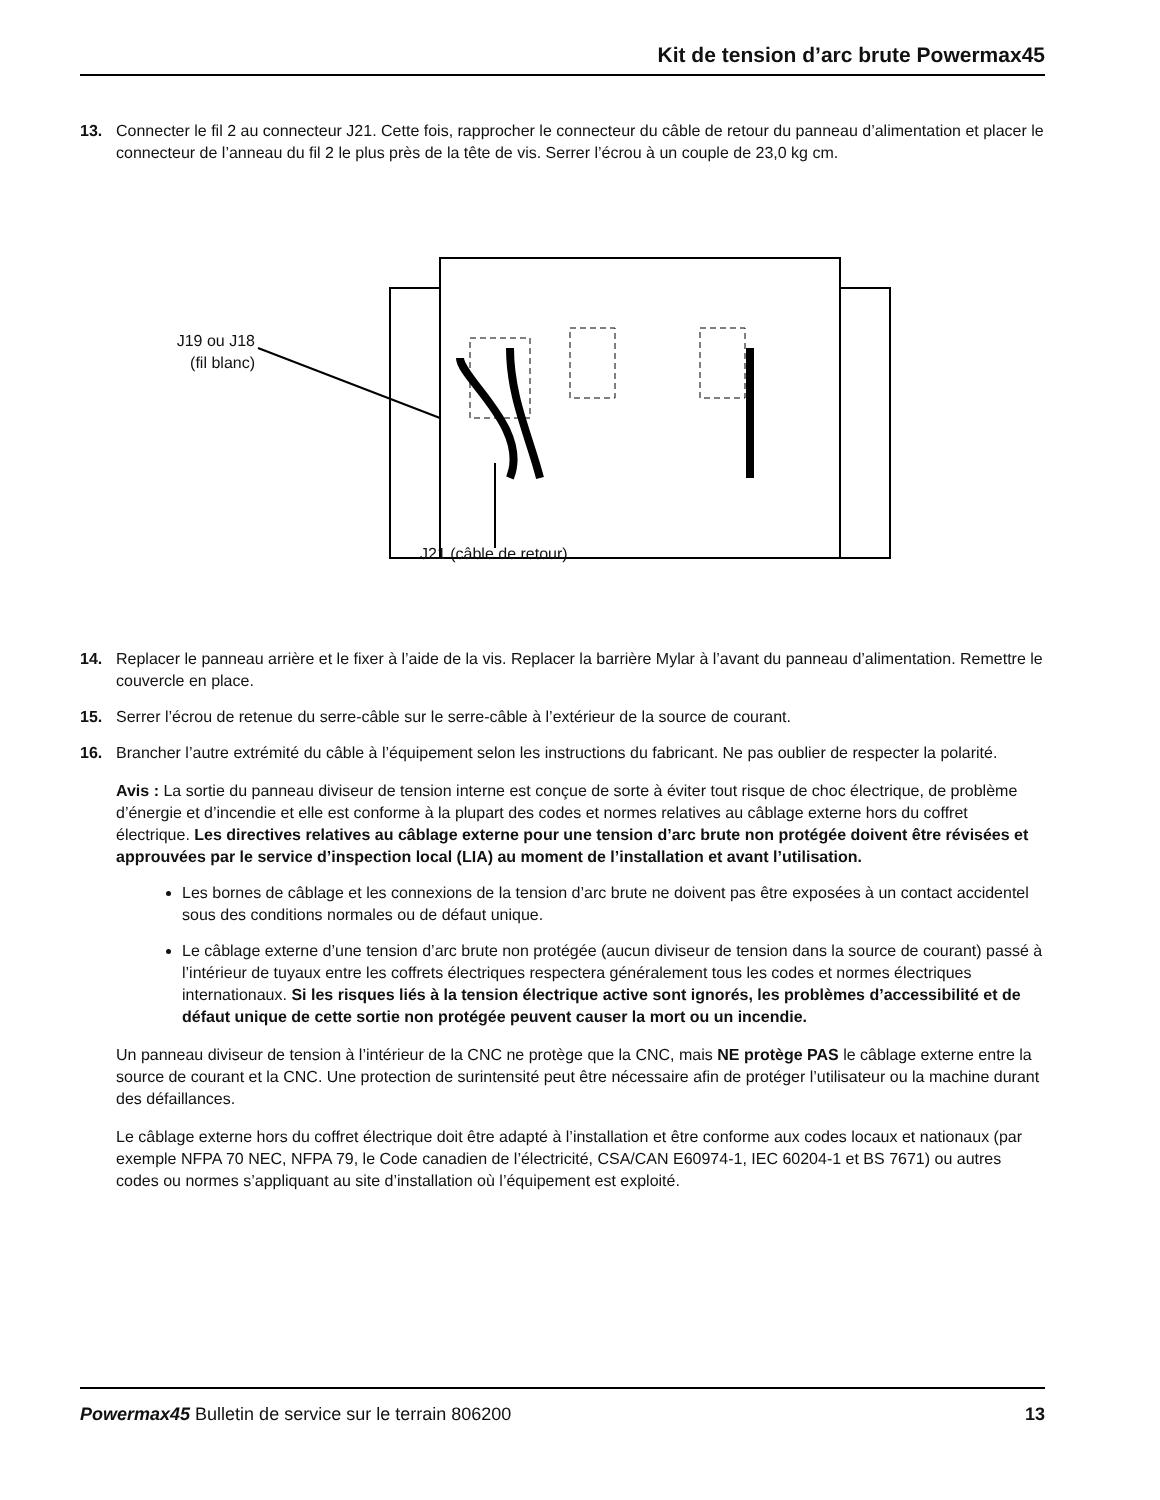Kit de tension d’arc brute Powermax45
13. Connecter le fil 2 au connecteur J21. Cette fois, rapprocher le connecteur du câble de retour du panneau d’alimentation et placer le connecteur de l’anneau du fil 2 le plus près de la tête de vis. Serrer l’écrou à un couple de 23,0 kg cm.
J19 ou J18
(fil blanc)
J21 (câble de retour)
14. Replacer le panneau arrière et le fixer à l’aide de la vis. Replacer la barrière Mylar à l’avant du panneau d’alimentation. Remettre le couvercle en place.
15. Serrer l’écrou de retenue du serre-câble sur le serre-câble à l’extérieur de la source de courant.
16. Brancher l’autre extrémité du câble à l’équipement selon les instructions du fabricant. Ne pas oublier de respecter la polarité.
Avis : La sortie du panneau diviseur de tension interne est conçue de sorte à éviter tout risque de choc électrique, de problème d’énergie et d’incendie et elle est conforme à la plupart des codes et normes relatives au câblage externe hors du coffret électrique. Les directives relatives au câblage externe pour une tension d’arc brute non protégée doivent être révisées et approuvées par le service d’inspection local (LIA) au moment de l’installation et avant l’utilisation.
Les bornes de câblage et les connexions de la tension d’arc brute ne doivent pas être exposées à un contact accidentel sous des conditions normales ou de défaut unique.
Le câblage externe d’une tension d’arc brute non protégée (aucun diviseur de tension dans la source de courant) passé à l’intérieur de tuyaux entre les coffrets électriques respectera généralement tous les codes et normes électriques internationaux. Si les risques liés à la tension électrique active sont ignorés, les problèmes d’accessibilité et de défaut unique de cette sortie non protégée peuvent causer la mort ou un incendie.
Un panneau diviseur de tension à l’intérieur de la CNC ne protège que la CNC, mais NE protège PAS le câblage externe entre la source de courant et la CNC. Une protection de surintensité peut être nécessaire afin de protéger l’utilisateur ou la machine durant des défaillances.
Le câblage externe hors du coffret électrique doit être adapté à l’installation et être conforme aux codes locaux et nationaux (par exemple NFPA 70 NEC, NFPA 79, le Code canadien de l’électricité, CSA/CAN E60974-1, IEC 60204-1 et BS 7671) ou autres codes ou normes s’appliquant au site d’installation où l’équipement est exploité.
Powermax45 Bulletin de service sur le terrain 806200 13